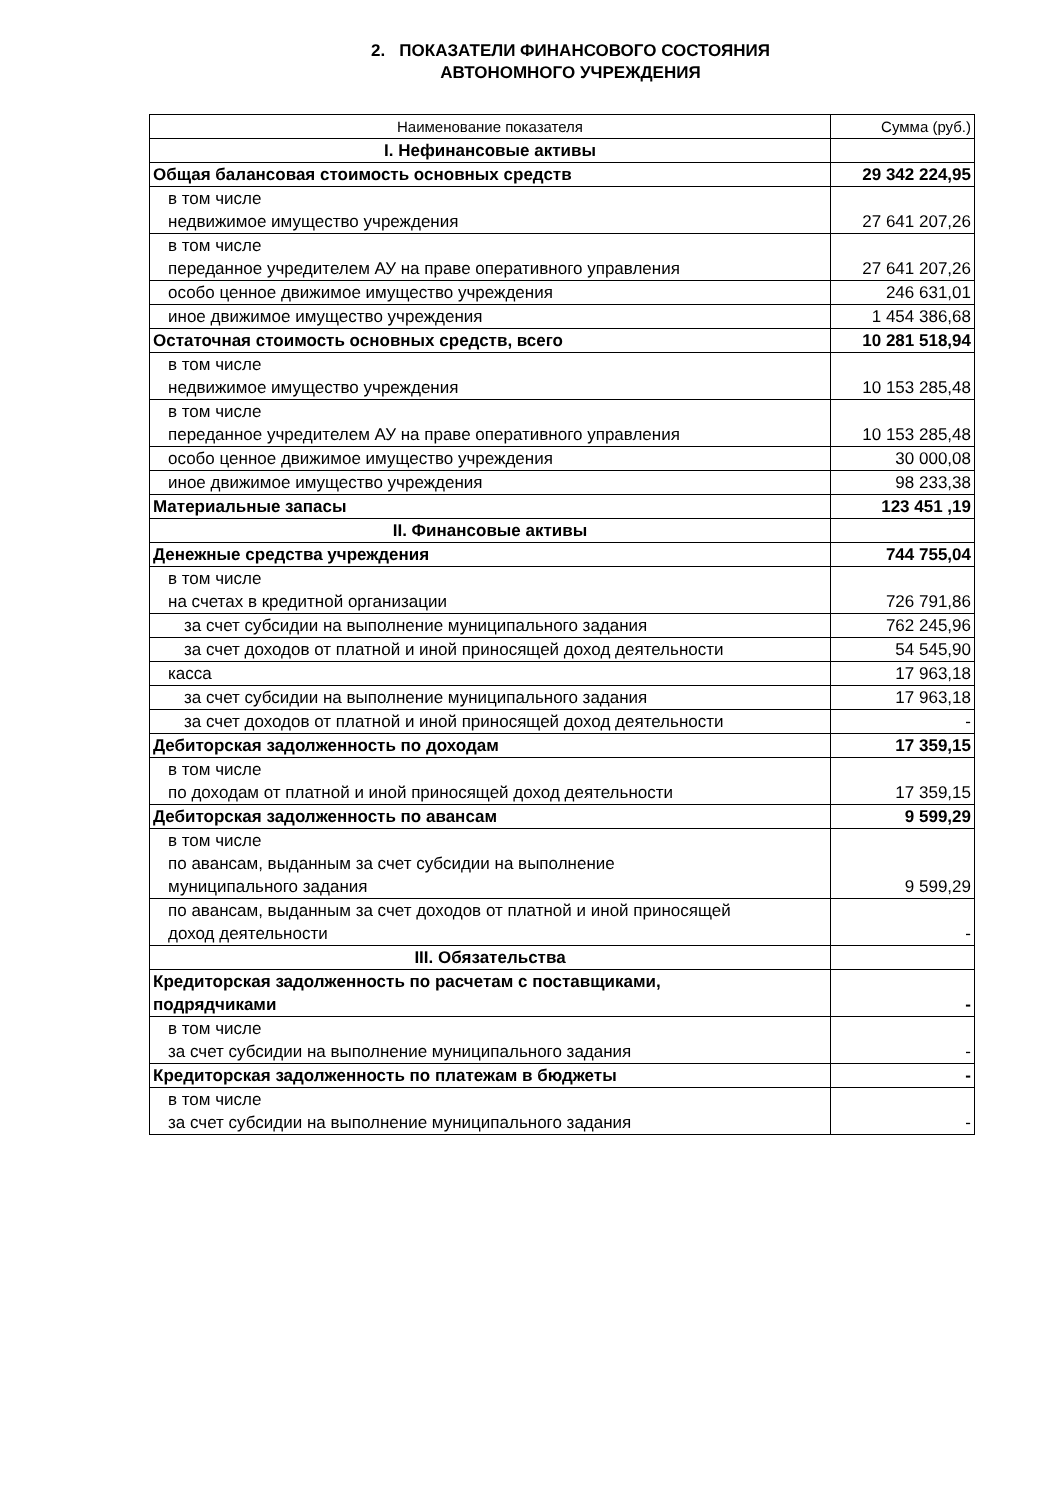2. ПОКАЗАТЕЛИ ФИНАНСОВОГО СОСТОЯНИЯ
АВТОНОМНОГО УЧРЕЖДЕНИЯ
| Наименование показателя | Сумма (руб.) |
| I. Нефинансовые активы | |
| Общая балансовая стоимость основных средств | 29 342 224,95 |
| в том числе недвижимое имущество учреждения | 27 641 207,26 |
| в том числе переданное учредителем АУ на праве оперативного управления | 27 641 207,26 |
| особо ценное движимое имущество учреждения | 246 631,01 |
| иное движимое имущество учреждения | 1 454 386,68 |
| Остаточная стоимость основных средств, всего | 10 281 518,94 |
| в том числе недвижимое имущество учреждения | 10 153 285,48 |
| в том числе переданное учредителем АУ на праве оперативного управления | 10 153 285,48 |
| особо ценное движимое имущество учреждения | 30 000,08 |
| иное движимое имущество учреждения | 98 233,38 |
| Материальные запасы | 123 451 ,19 |
| II. Финансовые активы | |
| Денежные средства учреждения | 744 755,04 |
| в том числе на счетах в кредитной организации | 726 791,86 |
| за счет субсидии на выполнение муниципального задания | 762 245,96 |
| за счет доходов от платной и иной приносящей доход деятельности | 54 545,90 |
| касса | 17 963,18 |
| за счет субсидии на выполнение муниципального задания | 17 963,18 |
| за счет доходов от платной и иной приносящей доход деятельности | - |
| Дебиторская задолженность по доходам | 17 359,15 |
| в том числе по доходам от платной и иной приносящей доход деятельности | 17 359,15 |
| Дебиторская задолженность по авансам | 9 599,29 |
| в том числе по авансам, выданным за счет субсидии на выполнение муниципального задания | 9 599,29 |
| по авансам, выданным за счет доходов от платной и иной приносящей доход деятельности | - |
| III. Обязательства | |
| Кредиторская задолженность по расчетам с поставщиками, подрядчиками | - |
| в том числе за счет субсидии на выполнение муниципального задания | - |
| Кредиторская задолженность по платежам в бюджеты | - |
| в том числе за счет субсидии на выполнение муниципального задания | - |